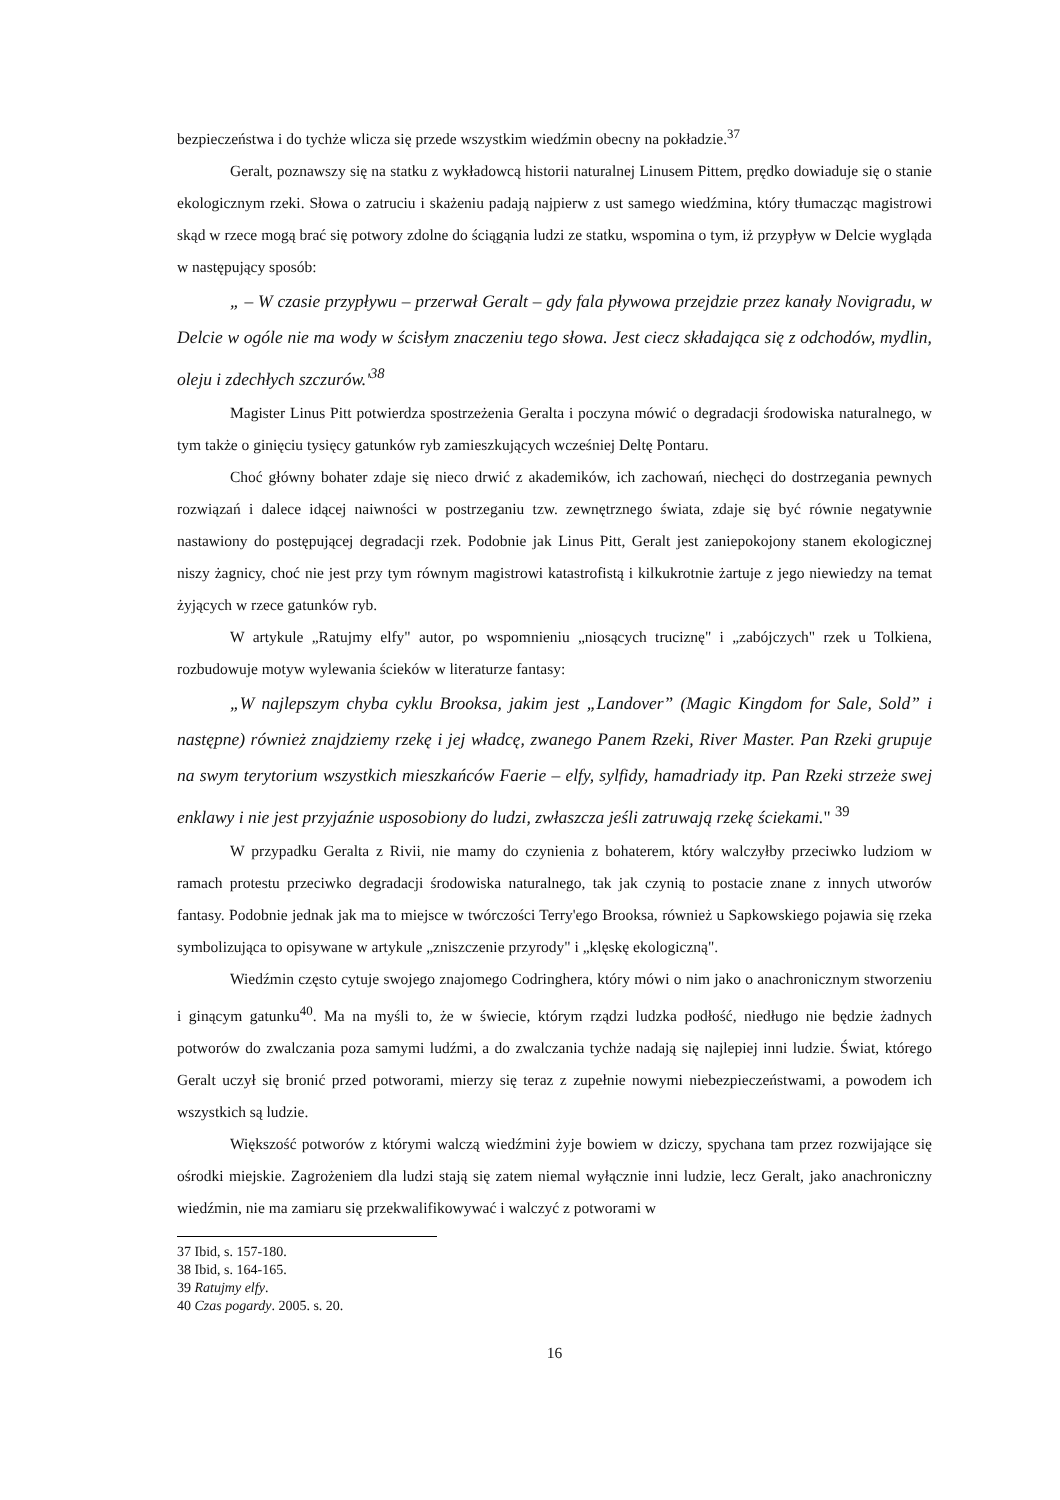bezpieczeństwa i do tychże wlicza się przede wszystkim wiedźmin obecny na pokładzie.<sup>37</sup>
Geralt, poznawszy się na statku z wykładowcą historii naturalnej Linusem Pittem, prędko dowiaduje się o stanie ekologicznym rzeki. Słowa o zatruciu i skażeniu padają najpierw z ust samego wiedźmina, który tłumacząc magistrowi skąd w rzece mogą brać się potwory zdolne do ściągąnia ludzi ze statku, wspomina o tym, iż przypływ w Delcie wygląda w następujący sposób:
„ – W czasie przypływu – przerwał Geralt – gdy fala pływowa przejdzie przez kanały Novigradu, w Delcie w ogóle nie ma wody w ścisłym znaczeniu tego słowa. Jest ciecz składająca się z odchodów, mydlin, oleju i zdechłych szczurów.'<sup>38</sup>
Magister Linus Pitt potwierdza spostrzeżenia Geralta i poczyna mówić o degradacji środowiska naturalnego, w tym także o ginięciu tysięcy gatunków ryb zamieszkujących wcześniej Deltę Pontaru.
Choć główny bohater zdaje się nieco drwić z akademików, ich zachowań, niechęci do dostrzegania pewnych rozwiązań i dalece idącej naiwności w postrzeganiu tzw. zewnętrznego świata, zdaje się być równie negatywnie nastawiony do postępującej degradacji rzek. Podobnie jak Linus Pitt, Geralt jest zaniepokojony stanem ekologicznej niszy żagnicy, choć nie jest przy tym równym magistrowi katastrofistą i kilkukrotnie żartuje z jego niewiedzy na temat żyjących w rzece gatunków ryb.
W artykule „Ratujmy elfy" autor, po wspomnieniu „niosących truciznę" i „zabójczych" rzek u Tolkiena, rozbudowuje motyw wylewania ścieków w literaturze fantasy:
„W najlepszym chyba cyklu Brooksa, jakim jest „Landover” (Magic Kingdom for Sale, Sold” i następne) również znajdziemy rzekę i jej władcę, zwanego Panem Rzeki, River Master. Pan Rzeki grupuje na swym terytorium wszystkich mieszkańców Faerie – elfy, sylfidy, hamadriady itp. Pan Rzeki strzeże swej enklawy i nie jest przyjaźnie usposobiony do ludzi, zwłaszcza jeśli zatruwają rzekę ściekami." <sup>39</sup>
W przypadku Geralta z Rivii, nie mamy do czynienia z bohaterem, który walczyłby przeciwko ludziom w ramach protestu przeciwko degradacji środowiska naturalnego, tak jak czynią to postacie znane z innych utworów fantasy. Podobnie jednak jak ma to miejsce w twórczości Terry'ego Brooksa, również u Sapkowskiego pojawia się rzeka symbolizująca to opisywane w artykule „zniszczenie przyrody" i „klęskę ekologiczną".
Wiedźmin często cytuje swojego znajomego Codringhera, który mówi o nim jako o anachronicznym stworzeniu i ginącym gatunku<sup>40</sup>. Ma na myśli to, że w świecie, którym rządzi ludzka podłość, niedługo nie będzie żadnych potworów do zwalczania poza samymi ludźmi, a do zwalczania tychże nadają się najlepiej inni ludzie. Świat, którego Geralt uczył się bronić przed potworami, mierzy się teraz z zupełnie nowymi niebezpieczeństwami, a powodem ich wszystkich są ludzie.
Większość potworów z którymi walczą wiedźmini żyje bowiem w dziczy, spychana tam przez rozwijające się ośrodki miejskie. Zagrożeniem dla ludzi stają się zatem niemal wyłącznie inni ludzie, lecz Geralt, jako anachroniczny wiedźmin, nie ma zamiaru się przekwalifikowywać i walczyć z potworami w
37 Ibid, s. 157-180.
38 Ibid, s. 164-165.
39 Ratujmy elfy.
40 Czas pogardy. 2005. s. 20.
16